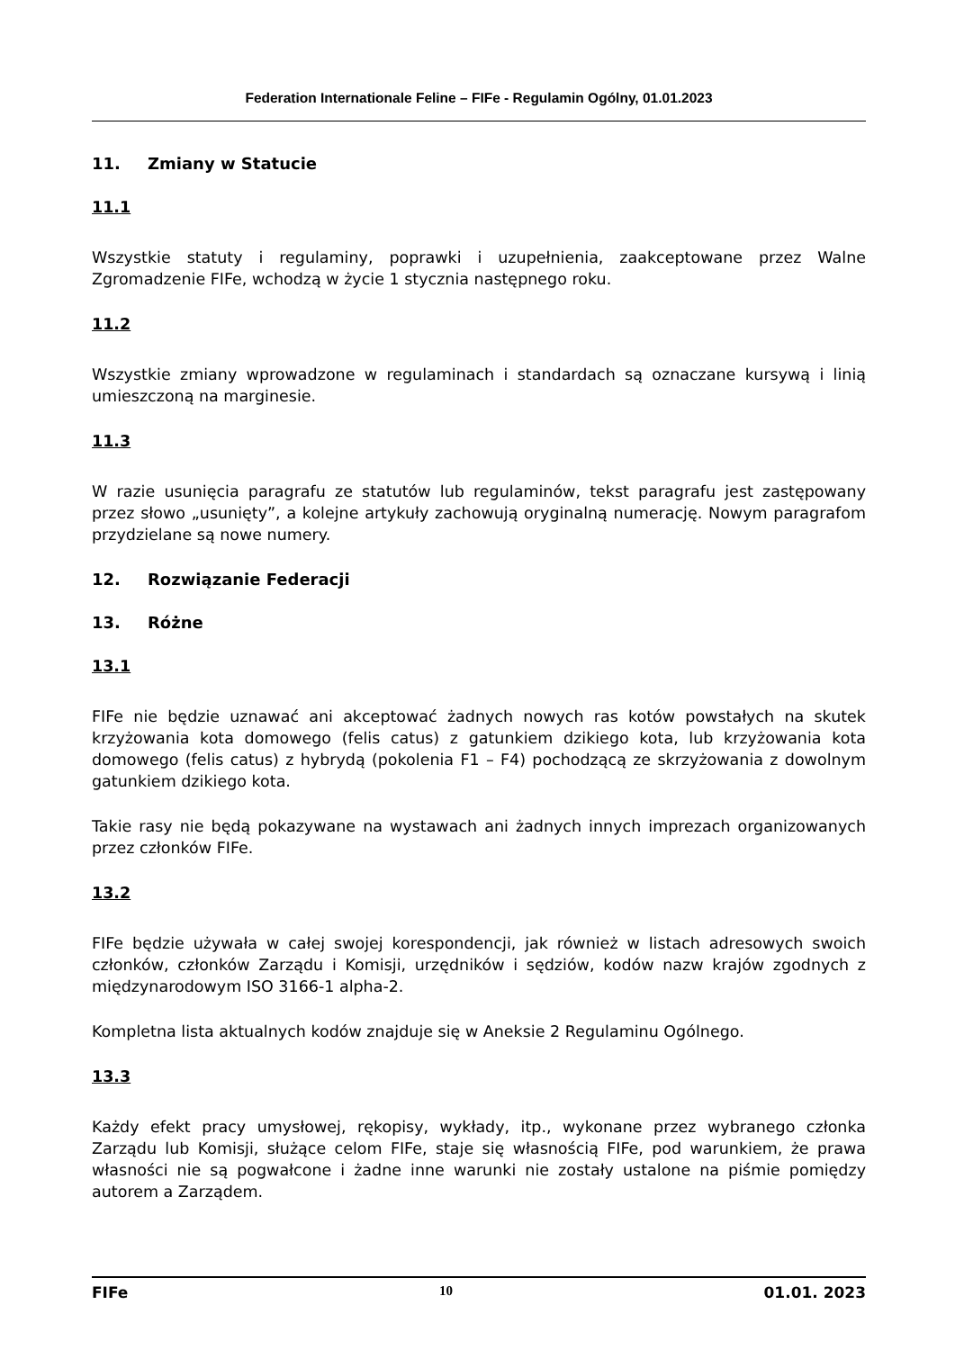Federation Internationale Feline – FIFe - Regulamin Ogólny, 01.01.2023
11. Zmiany w Statucie
11.1
Wszystkie statuty i regulaminy, poprawki i uzupełnienia, zaakceptowane przez Walne Zgromadzenie FIFe, wchodzą w życie 1 stycznia następnego roku.
11.2
Wszystkie zmiany wprowadzone w regulaminach i standardach są oznaczane kursywą i linią umieszczoną na marginesie.
11.3
W razie usunięcia paragrafu ze statutów lub regulaminów, tekst paragrafu jest zastępowany przez słowo „usunięty”, a kolejne artykuły zachowują oryginalną numerację. Nowym paragrafom przydzielane są nowe numery.
12. Rozwiązanie Federacji
13. Różne
13.1
FIFe nie będzie uznawać ani akceptować żadnych nowych ras kotów powstałych na skutek krzyżowania kota domowego (felis catus) z gatunkiem dzikiego kota, lub krzyżowania kota domowego (felis catus) z hybrydą (pokolenia F1 – F4) pochodzącą ze skrzyżowania z dowolnym gatunkiem dzikiego kota.
Takie rasy nie będą pokazywane na wystawach ani żadnych innych imprezach organizowanych przez członków FIFe.
13.2
FIFe będzie używała w całej swojej korespondencji, jak również w listach adresowych swoich członków, członków Zarządu i Komisji, urzędników i sędziów, kodów nazw krajów zgodnych z międzynarodowym ISO 3166-1 alpha-2.
Kompletna lista aktualnych kodów znajduje się w Aneksie 2 Regulaminu Ogólnego.
13.3
Każdy efekt pracy umysłowej, rękopisy, wykłady, itp., wykonane przez wybranego członka Zarządu lub Komisji, służące celom FIFe, staje się własnością FIFe, pod warunkiem, że prawa własności nie są pogwałcone i żadne inne warunki nie zostały ustalone na piśmie pomiędzy autorem a Zarządem.
FIFe 10 01.01. 2023